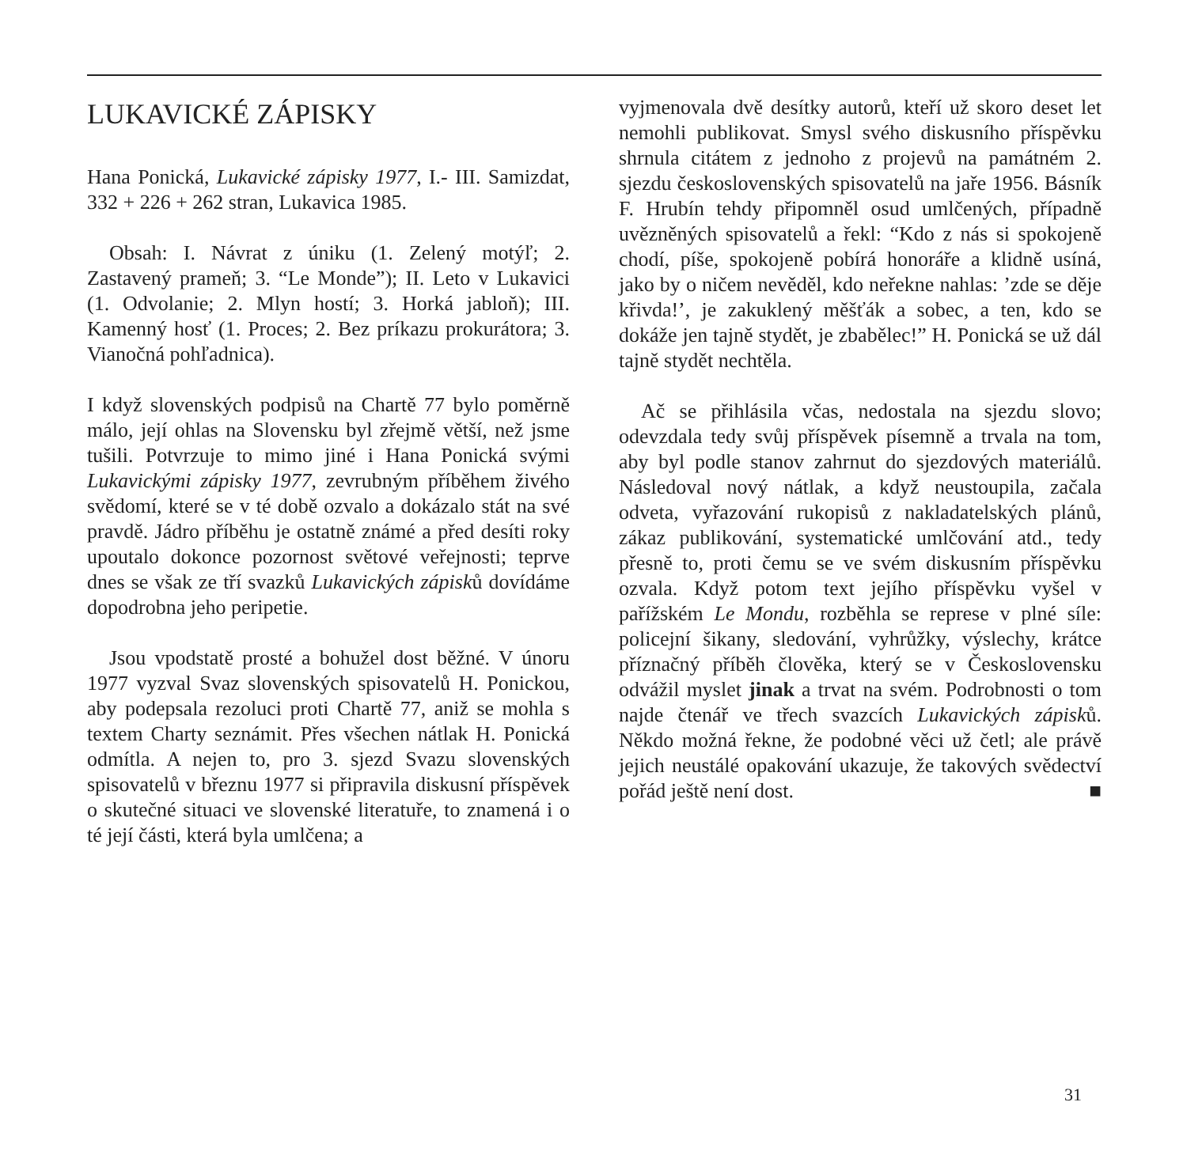LUKAVICKÉ ZÁPISKY
Hana Ponická, Lukavické zápisky 1977, I.- III. Samizdat, 332 + 226 + 262 stran, Lukavica 1985.
Obsah: I. Návrat z úniku (1. Zelený motýľ; 2. Zastavený prameň; 3. “Le Monde”); II. Leto v Lukavici (1. Odvolanie; 2. Mlyn hostí; 3. Horká jabloň); III. Kamenný hosť (1. Proces; 2. Bez príkazu prokurátora; 3. Vianočná pohľadnica).
I když slovenských podpisů na Chartě 77 bylo poměrně málo, její ohlas na Slovensku byl zřejmě větší, než jsme tušili. Potvrzuje to mimo jiné i Hana Ponická svými Lukavickými zápisky 1977, zevrubným příběhem živého svědomí, které se v té době ozvalo a dokázalo stát na své pravdě. Jádro příběhu je ostatně známé a před desíti roky upoutalo dokonce pozornost světové veřejnosti; teprve dnes se však ze tří svazků Lukavických zápisků dovídáme dopodrobna jeho peripetie.
Jsou vpodstatě prosté a bohužel dost běžné. V únoru 1977 vyzval Svaz slovenských spisovatelů H. Ponickou, aby podepsala rezoluci proti Chartě 77, aniž se mohla s textem Charty seznámit. Přes všechen nátlak H. Ponická odmítla. A nejen to, pro 3. sjezd Svazu slovenských spisovatelů v březnu 1977 si připravila diskusní příspěvek o skutečné situaci ve slovenské literatuře, to znamená i o té její části, která byla umlčena; a
vyjmenovala dvě desítky autorů, kteří už skoro deset let nemohli publikovat. Smysl svého diskusního příspěvku shrnula citátem z jednoho z projevů na památném 2. sjezdu československých spisovatelů na jaře 1956. Básník F. Hrubín tehdy připomněl osud umlčených, případně uvězněných spisovatelů a řekl: “Kdo z nás si spokojeně chodí, píše, spokojeně pobírá honoráře a klidně usíná, jako by o ničem nevěděl, kdo neřekne nahlas: ’zde se děje křivda!’, je zakuklený měšťák a sobec, a ten, kdo se dokáže jen tajně stydět, je zbabělec!” H. Ponická se už dál tajně stydět nechtěla.
Ač se přihlásila včas, nedostala na sjezdu slovo; odevzdala tedy svůj příspěvek písemně a trvala na tom, aby byl podle stanov zahrnut do sjezdových materiálů. Následoval nový nátlak, a když neustoupila, začala odveta, vyřazování rukopisů z nakladatelských plánů, zákaz publikování, systematické umlčování atd., tedy přesně to, proti čemu se ve svém diskusním příspěvku ozvala. Když potom text jejího příspěvku vyšel v pařížském Le Mondu, rozběhla se represe v plné síle: policejní šikany, sledování, vyhrůžky, výslechy, krátce příznačný příběh člověka, který se v Československu odvážil myslet jinak a trvat na svém. Podrobnosti o tom najde čtenář ve třech svazcích Lukavických zápisků. Někdo možná řekne, že podobné věci už četl; ale právě jejich neustálé opakování ukazuje, že takových svědectví pořád ještě není dost. ■
31